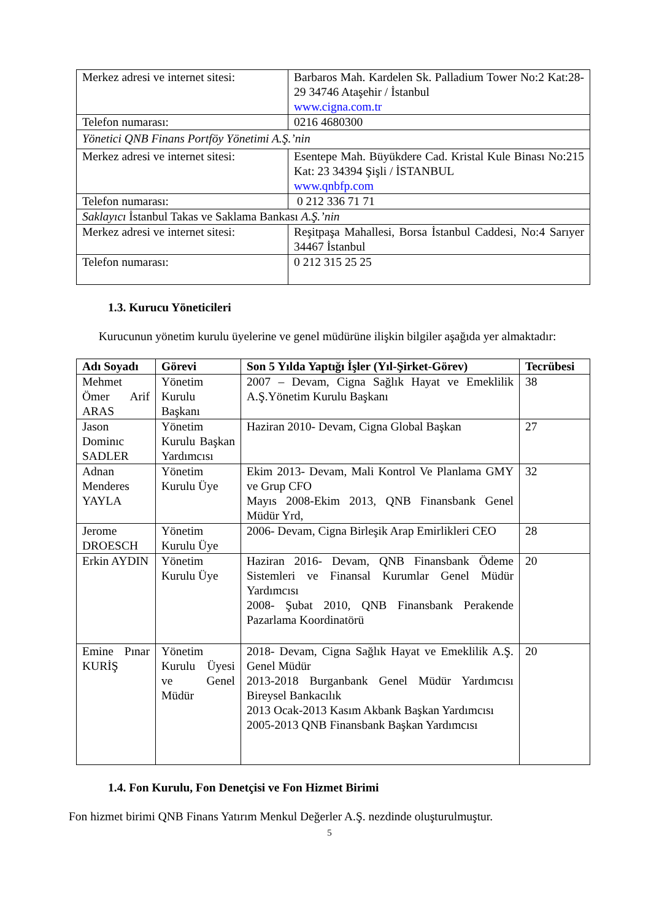| Merkez adresi ve internet sitesi: | Barbaros Mah. Kardelen Sk. Palladium Tower No:2 Kat:28-29 34746 Ataşehir / İstanbul www.cigna.com.tr |
| Telefon numarası: | 0216 4680300 |
| Yönetici QNB Finans Portföy Yönetimi A.Ş.’nin | |
| Merkez adresi ve internet sitesi: | Esentepe Mah. Büyükdere Cad. Kristal Kule Binası No:215 Kat: 23 34394 Şişli / İSTANBUL www.qnbfp.com |
| Telefon numarası: | 0 212 336 71 71 |
| Saklayıcı İstanbul Takas ve Saklama Bankası A.Ş.’nin | |
| Merkez adresi ve internet sitesi: | Reşitpaşa Mahallesi, Borsa İstanbul Caddesi, No:4 Sarıyer 34467 İstanbul |
| Telefon numarası: | 0 212 315 25 25 |
1.3. Kurucu Yöneticileri
Kurucunun yönetim kurulu üyelerine ve genel müdürüne ilişkin bilgiler aşağıda yer almaktadır:
| Adı Soyadı | Görevi | Son 5 Yılda Yaptığı İşler (Yıl-Şirket-Görev) | Tecrübesi |
| --- | --- | --- | --- |
| Mehmet Ömer Arif ARAS | Yönetim Kurulu Başkanı | 2007 – Devam, Cigna Sağlık Hayat ve Emeklilik A.Ş.Yönetim Kurulu Başkanı | 38 |
| Jason Dominıc SADLER | Yönetim Kurulu Başkan Yardımcısı | Haziran 2010- Devam, Cigna Global Başkan | 27 |
| Adnan Menderes YAYLA | Yönetim Kurulu Üye | Ekim 2013- Devam, Mali Kontrol Ve Planlama GMY ve Grup CFO Mayıs 2008-Ekim 2013, QNB Finansbank Genel Müdür Yrd, | 32 |
| Jerome DROESCH | Yönetim Kurulu Üye | 2006- Devam, Cigna Birleşik Arap Emirlikleri CEO | 28 |
| Erkin AYDIN | Yönetim Kurulu Üye | Haziran 2016- Devam, QNB Finansbank Ödeme Sistemleri ve Finansal Kurumlar Genel Müdür Yardımcısı 2008- Şubat 2010, QNB Finansbank Perakende Pazarlama Koordinatörü | 20 |
| Emine Pınar KURİŞ | Yönetim Kurulu Üyesi ve Genel Müdür | 2018- Devam, Cigna Sağlık Hayat ve Emeklilik A.Ş. Genel Müdür 2013-2018 Burganbank Genel Müdür Yardımcısı Bireysel Bankacılık 2013 Ocak-2013 Kasım Akbank Başkan Yardımcısı 2005-2013 QNB Finansbank Başkan Yardımcısı | 20 |
1.4. Fon Kurulu, Fon Denetçisi ve Fon Hizmet Birimi
Fon hizmet birimi QNB Finans Yatırım Menkul Değerler A.Ş. nezdinde oluşturulmuştur.
5